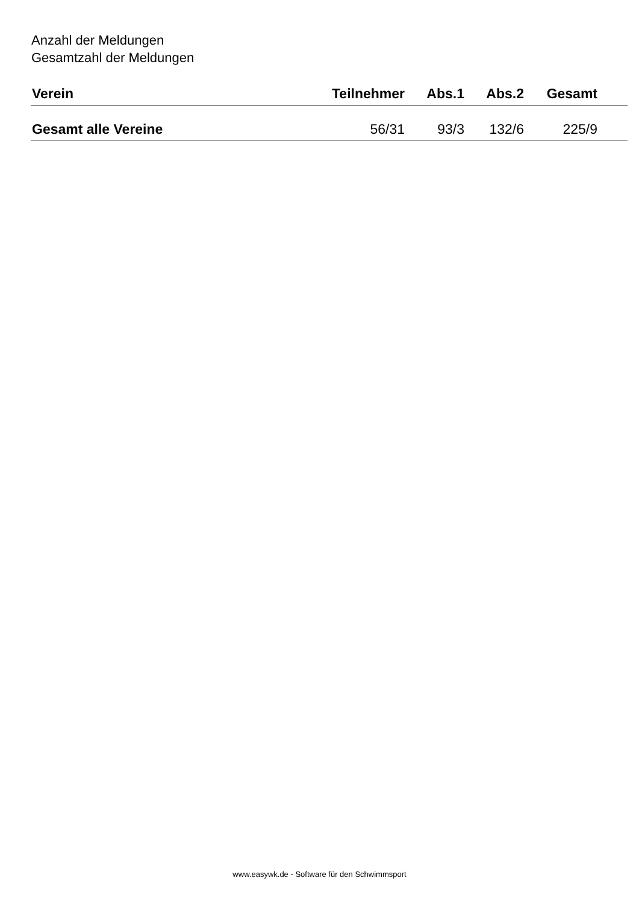Anzahl der Meldungen
Gesamtzahl der Meldungen
| Verein | Teilnehmer | Abs.1 | Abs.2 | Gesamt | |
| --- | --- | --- | --- | --- | --- |
| Gesamt alle Vereine | 56/31 | 93/3 | 132/6 | 225/9 | |
www.easywk.de - Software für den Schwimmsport